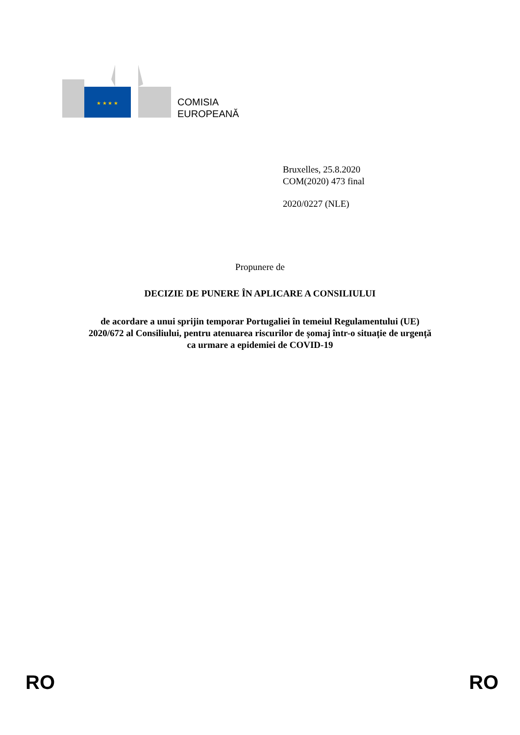★ ★ ★ ★
COMISIA
EUROPEANĂ
Bruxelles, 25.8.2020
COM(2020) 473 final
2020/0227 (NLE)
Propunere de
DECIZIE DE PUNERE ÎN APLICARE A CONSILIULUI
de acordare a unui sprijin temporar Portugaliei în temeiul Regulamentului (UE)
2020/672 al Consiliului, pentru atenuarea riscurilor de șomaj într-o situație de urgență
ca urmare a epidemiei de COVID-19
RO RO